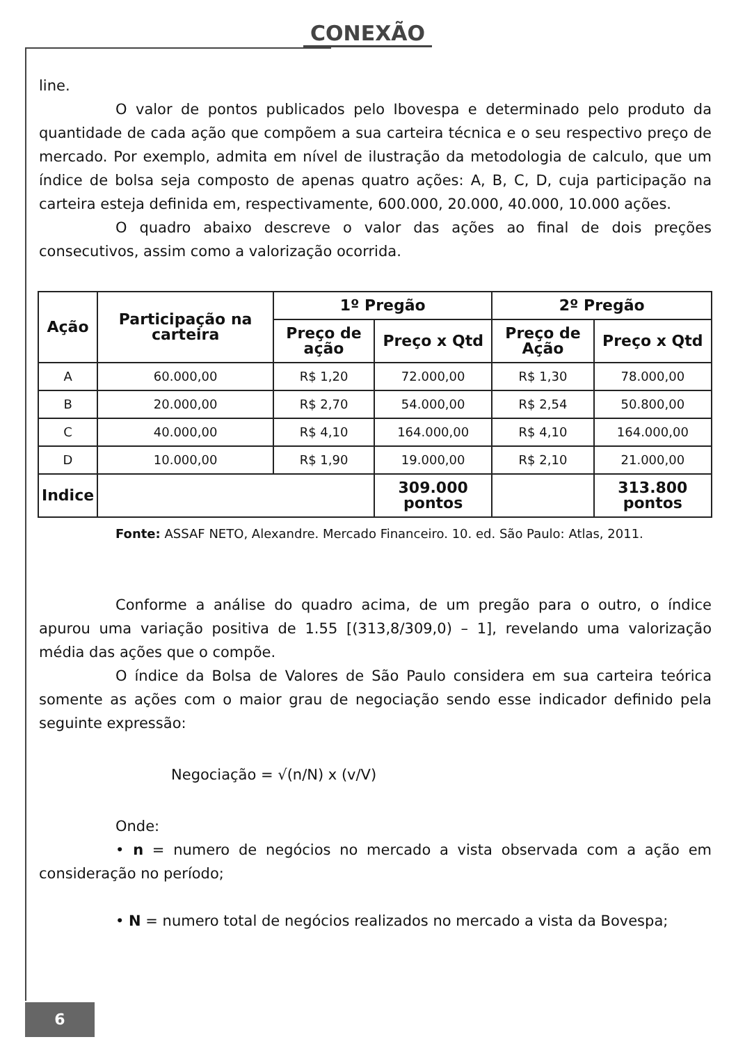CONEXÃO
line.
O valor de pontos publicados pelo Ibovespa e determinado pelo produto da quantidade de cada ação que compõem a sua carteira técnica e o seu respectivo preço de mercado. Por exemplo, admita em nível de ilustração da metodologia de calculo, que um índice de bolsa seja composto de apenas quatro ações: A, B, C, D, cuja participação na carteira esteja definida em, respectivamente, 600.000, 20.000, 40.000, 10.000 ações.
O quadro abaixo descreve o valor das ações ao final de dois preções consecutivos, assim como a valorização ocorrida.
| Ação | Participação na carteira | 1º Pregão | | 2º Pregão | |
| --- | --- | --- | --- | --- | --- |
| | | Preço de ação | Preço x Qtd | Preço de Ação | Preço x Qtd |
| A | 60.000,00 | R$ 1,20 | 72.000,00 | R$ 1,30 | 78.000,00 |
| B | 20.000,00 | R$ 2,70 | 54.000,00 | R$ 2,54 | 50.800,00 |
| C | 40.000,00 | R$ 4,10 | 164.000,00 | R$ 4,10 | 164.000,00 |
| D | 10.000,00 | R$ 1,90 | 19.000,00 | R$ 2,10 | 21.000,00 |
| Indice | | | 309.000 pontos | | 313.800 pontos |
Fonte: ASSAF NETO, Alexandre. Mercado Financeiro. 10. ed. São Paulo: Atlas, 2011.
Conforme a análise do quadro acima, de um pregão para o outro, o índice apurou uma variação positiva de 1.55 [(313,8/309,0) – 1], revelando uma valorização média das ações que o compõe.
O índice da Bolsa de Valores de São Paulo considera em sua carteira teórica somente as ações com o maior grau de negociação sendo esse indicador definido pela seguinte expressão:
Negociação = √(n/N) x (v/V)
Onde:
• n = numero de negócios no mercado a vista observada com a ação em consideração no período;
• N = numero total de negócios realizados no mercado a vista da Bovespa;
6